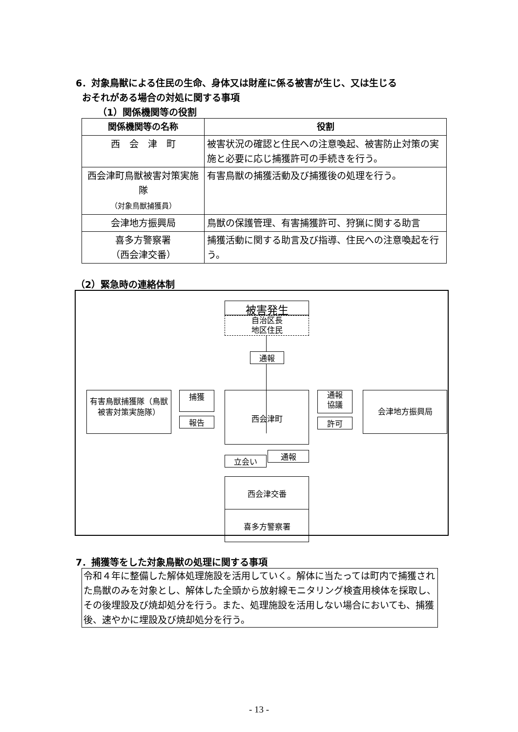6．対象鳥獣による住民の生命、身体又は財産に係る被害が生じ、又は生じる
おそれがある場合の対処に関する事項
（1）関係機関等の役割
| 関係機関等の名称 | 役割 |
| --- | --- |
| 西 会 津 町 | 被害状況の確認と住民への注意喚起、被害防止対策の実施と必要に応じ捕獲許可の手続きを行う。 |
| 西会津町鳥獣被害対策実施隊 （対象鳥獣捕獲員） | 有害鳥獣の捕獲活動及び捕獲後の処理を行う。 |
| 会津地方振興局 | 鳥獣の保護管理、有害捕獲許可、狩猟に関する助言 |
| 喜多方警察署 （西会津交番） | 捕獲活動に関する助言及び指導、住民への注意喚起を行う。 |
（2）緊急時の連絡体制
被害発生
自治区長
地区住民
通報
有害鳥獣捕獲隊（鳥獣被害対策実施隊）
捕獲
報告
西会津町
通報
協議
許可
会津地方振興局
立会い
通報
西会津交番
喜多方警察署
7．捕獲等をした対象鳥獣の処理に関する事項
令和４年に整備した解体処理施設を活用していく。解体に当たっては町内で捕獲された鳥獣のみを対象とし、解体した全頭から放射線モニタリング検査用検体を採取し、その後埋設及び焼却処分を行う。また、処理施設を活用しない場合においても、捕獲後、速やかに埋設及び焼却処分を行う。
- 13 -